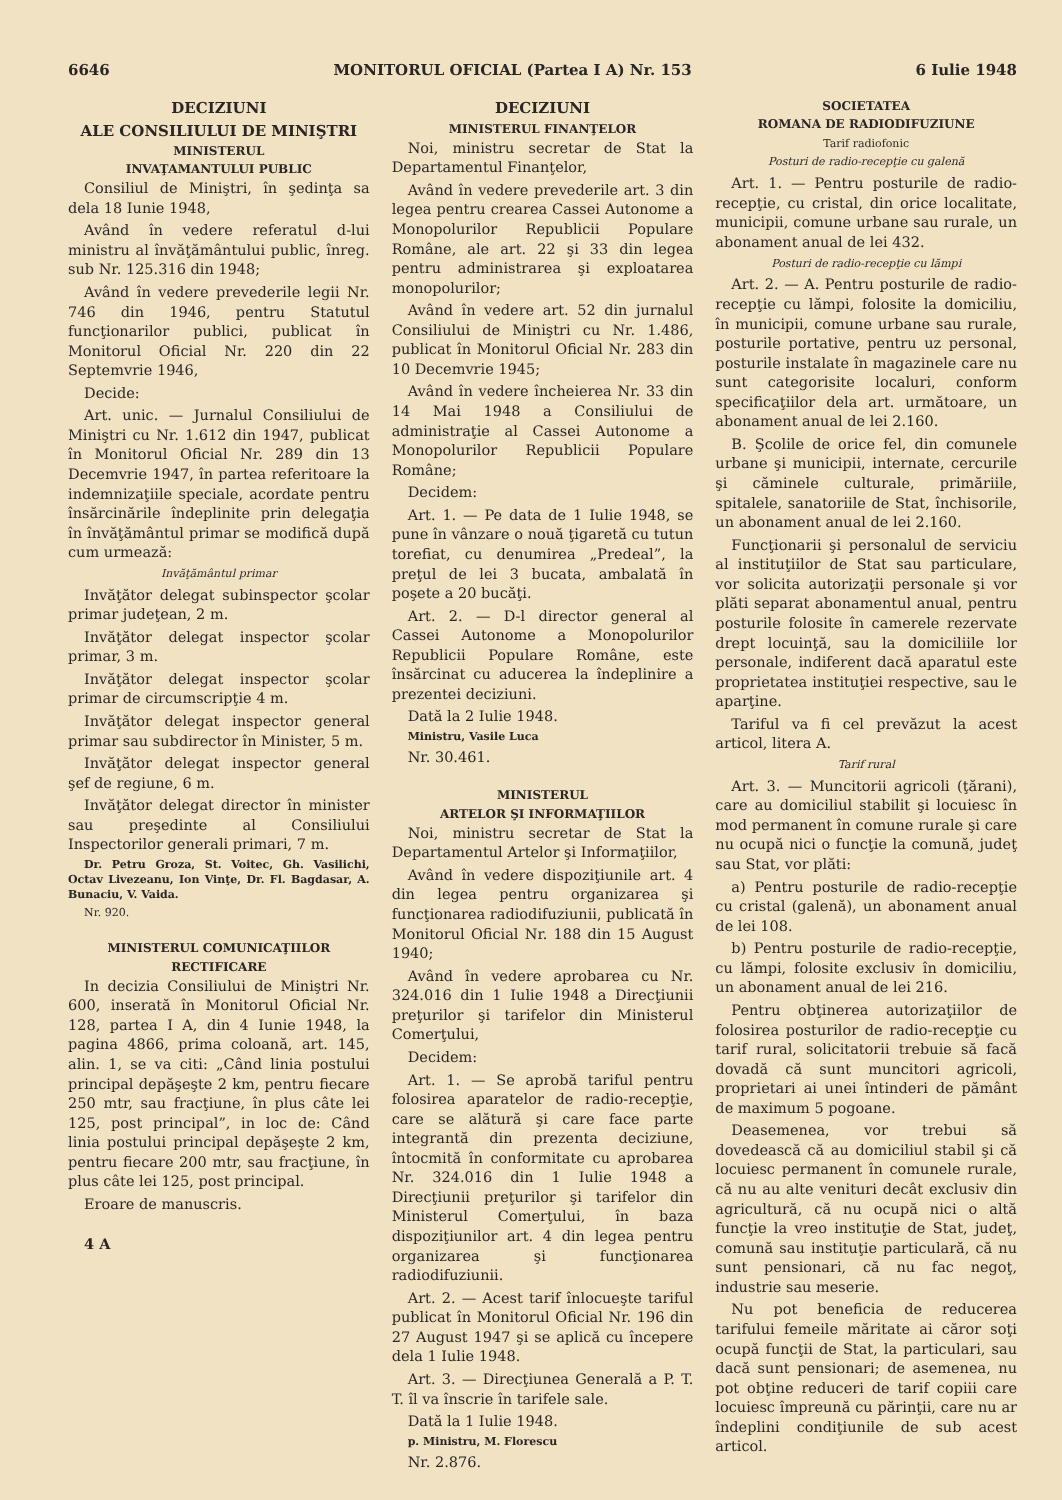6646 MONITORUL OFICIAL (Partea I A) Nr. 153 6 Iulie 1948
DECIZIUNI
ALE CONSILIULUI DE MINIŞTRI
MINISTERUL
INVAŢAMANTULUI PUBLIC
Consiliul de Miniştri, în şedinţa sa dela 18 Iunie 1948,
Având în vedere referatul d-lui ministru al învăţământului public, înreg. sub Nr. 125.316 din 1948;
Având în vedere prevederile legii Nr. 746 din 1946, pentru Statutul funcţionarilor publici, publicat în Monitorul Oficial Nr. 220 din 22 Septemvrie 1946,
Decide:
Art. unic. — Jurnalul Consiliului de Miniştri cu Nr. 1.612 din 1947, publicat în Monitorul Oficial Nr. 289 din 13 Decemvrie 1947, în partea referitoare la indemnizaţiile speciale, acordate pentru însărcinările îndeplinite prin delegaţia în învăţământul primar se modifică după cum urmează:
Invăţământul primar
Invăţător delegat subinspector şcolar primar judeţean, 2 m.
Invăţător delegat inspector şcolar primar, 3 m.
Invăţător delegat inspector şcolar primar de circumscripţie 4 m.
Invăţător delegat inspector general primar sau subdirector în Minister, 5 m.
Invăţător delegat inspector general şef de regiune, 6 m.
Invăţător delegat director în minister sau preşedinte al Consiliului Inspectorilor generali primari, 7 m.
Dr. Petru Groza, St. Voitec, Gh. Vasilichi, Octav Livezeanu, Ion Vinţe, Dr. Fl. Bagdasar, A. Bunaciu, V. Vaida.
Nr. 920.
MINISTERUL COMUNICAŢIILOR
RECTIFICARE
In decizia Consiliului de Miniştri Nr. 600, inserată în Monitorul Oficial Nr. 128, partea I A, din 4 Iunie 1948, la pagina 4866, prima coloană, art. 145, alin. 1, se va citi: „Când linia postului principal depăşeşte 2 km, pentru fiecare 250 mtr, sau fracţiune, în plus câte lei 125, post principal”, in loc de: Când linia postului principal depăşeşte 2 km, pentru fiecare 200 mtr, sau fracţiune, în plus câte lei 125, post principal.
Eroare de manuscris.
4 A
DECIZIUNI
MINISTERUL FINANŢELOR
Noi, ministru secretar de Stat la Departamentul Finanţelor,
Având în vedere prevederile art. 3 din legea pentru crearea Cassei Autonome a Monopolurilor Republicii Populare Române, ale art. 22 şi 33 din legea pentru administrarea şi exploatarea monopolurilor;
Având în vedere art. 52 din jurnalul Consiliului de Miniştri cu Nr. 1.486, publicat în Monitorul Oficial Nr. 283 din 10 Decemvrie 1945;
Având în vedere încheierea Nr. 33 din 14 Mai 1948 a Consiliului de administraţie al Cassei Autonome a Monopolurilor Republicii Populare Române;
Decidem:
Art. 1. — Pe data de 1 Iulie 1948, se pune în vânzare o nouă ţigaretă cu tutun torefiat, cu denumirea „Predeal”, la preţul de lei 3 bucata, ambalată în poşete a 20 bucăţi.
Art. 2. — D-l director general al Cassei Autonome a Monopolurilor Republicii Populare Române, este însărcinat cu aducerea la îndeplinire a prezentei deciziuni.
Dată la 2 Iulie 1948.
Ministru, Vasile Luca
Nr. 30.461.
MINISTERUL
ARTELOR ŞI INFORMAŢIILOR
Noi, ministru secretar de Stat la Departamentul Artelor şi Informaţiilor,
Având în vedere dispoziţiunile art. 4 din legea pentru organizarea şi funcţionarea radiodifuziunii, publicată în Monitorul Oficial Nr. 188 din 15 August 1940;
Având în vedere aprobarea cu Nr. 324.016 din 1 Iulie 1948 a Direcţiunii preţurilor şi tarifelor din Ministerul Comerţului,
Decidem:
Art. 1. — Se aprobă tariful pentru folosirea aparatelor de radio-recepţie, care se alătură şi care face parte integrantă din prezenta deciziune, întocmită în conformitate cu aprobarea Nr. 324.016 din 1 Iulie 1948 a Direcţiunii preţurilor şi tarifelor din Ministerul Comerţului, în baza dispoziţiunilor art. 4 din legea pentru organizarea şi funcţionarea radiodifuziunii.
Art. 2. — Acest tarif înlocueşte tariful publicat în Monitorul Oficial Nr. 196 din 27 August 1947 şi se aplică cu începere dela 1 Iulie 1948.
Art. 3. — Direcţiunea Generală a P. T. T. îl va înscrie în tarifele sale.
Dată la 1 Iulie 1948.
p. Ministru, M. Florescu
Nr. 2.876.
SOCIETATEA
ROMANA DE RADIODIFUZIUNE
Tarif radiofonic
Posturi de radio-recepţie cu galenă
Art. 1. — Pentru posturile de radio-recepţie, cu cristal, din orice localitate, municipii, comune urbane sau rurale, un abonament anual de lei 432.
Posturi de radio-recepţie cu lămpi
Art. 2. — A. Pentru posturile de radio-recepţie cu lămpi, folosite la domiciliu, în municipii, comune urbane sau rurale, posturile portative, pentru uz personal, posturile instalate în magazinele care nu sunt categorisite localuri, conform specificaţiilor dela art. următoare, un abonament anual de lei 2.160.
B. Şcolile de orice fel, din comunele urbane şi municipii, internate, cercurile şi căminele culturale, primăriile, spitalele, sanatoriile de Stat, închisorile, un abonament anual de lei 2.160.
Funcţionarii şi personalul de serviciu al instituţiilor de Stat sau particulare, vor solicita autorizaţii personale şi vor plăti separat abonamentul anual, pentru posturile folosite în camerele rezervate drept locuinţă, sau la domiciliile lor personale, indiferent dacă aparatul este proprietatea instituţiei respective, sau le aparţine.
Tariful va fi cel prevăzut la acest articol, litera A.
Tarif rural
Art. 3. — Muncitorii agricoli (ţărani), care au domiciliul stabilit şi locuiesc în mod permanent în comune rurale şi care nu ocupă nici o funcţie la comună, judeţ sau Stat, vor plăti:
a) Pentru posturile de radio-recepţie cu cristal (galenă), un abonament anual de lei 108.
b) Pentru posturile de radio-recepţie, cu lămpi, folosite exclusiv în domiciliu, un abonament anual de lei 216.
Pentru obţinerea autorizaţiilor de folosirea posturilor de radio-recepţie cu tarif rural, solicitatorii trebuie să facă dovadă că sunt muncitori agricoli, proprietari ai unei întinderi de pământ de maximum 5 pogoane.
Deasemenea, vor trebui să dovedească că au domiciliul stabil şi că locuiesc permanent în comunele rurale, că nu au alte venituri decât exclusiv din agricultură, că nu ocupă nici o altă funcţie la vreo instituţie de Stat, judeţ, comună sau instituţie particulară, că nu sunt pensionari, că nu fac negoţ, industrie sau meserie.
Nu pot beneficia de reducerea tarifului femeile măritate ai căror soţi ocupă funcţii de Stat, la particulari, sau dacă sunt pensionari; de asemenea, nu pot obţine reduceri de tarif copiii care locuiesc împreună cu părinţii, care nu ar îndeplini condiţiunile de sub acest articol.